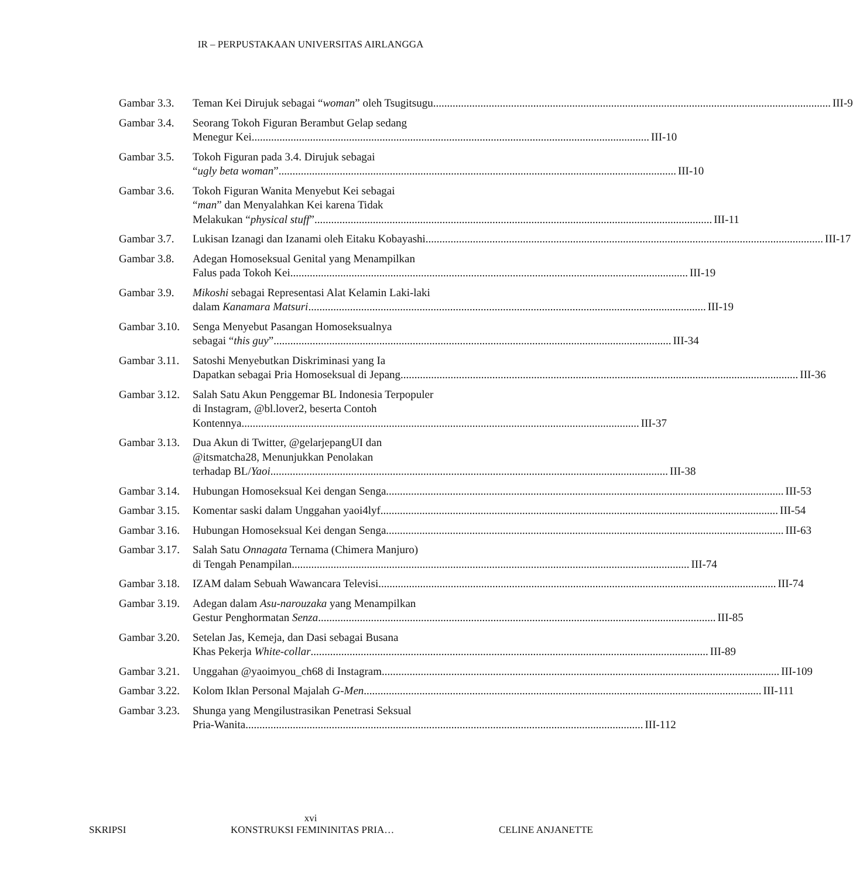IR – PERPUSTAKAAN UNIVERSITAS AIRLANGGA
Gambar 3.3. Teman Kei Dirujuk sebagai “woman” oleh Tsugitsugu III-9
Gambar 3.4. Seorang Tokoh Figuran Berambut Gelap sedang
Menegur Kei III-10
Gambar 3.5. Tokoh Figuran pada 3.4. Dirujuk sebagai
“ugly beta woman” III-10
Gambar 3.6. Tokoh Figuran Wanita Menyebut Kei sebagai
“man” dan Menyalahkan Kei karena Tidak
Melakukan “physical stuff” III-11
Gambar 3.7. Lukisan Izanagi dan Izanami oleh Eitaku Kobayashi III-17
Gambar 3.8. Adegan Homoseksual Genital yang Menampilkan
Falus pada Tokoh Kei III-19
Gambar 3.9. Mikoshi sebagai Representasi Alat Kelamin Laki-laki
dalam Kanamara Matsuri III-19
Gambar 3.10.
Senga Menyebut Pasangan Homoseksualnya
sebagai “this guy” III-34
Gambar 3.11.
Satoshi Menyebutkan Diskriminasi yang Ia
Dapatkan sebagai Pria Homoseksual di Jepang III-36
Gambar 3.12.
Salah Satu Akun Penggemar BL Indonesia Terpopuler
di Instagram, @bl.lover2, beserta Contoh
Kontennya III-37
Gambar 3.13.
Dua Akun di Twitter, @gelarjepangUI dan
@itsmatcha28, Menunjukkan Penolakan
terhadap BL/Yaoi III-38
Gambar 3.14.
Hubungan Homoseksual Kei dengan Senga III-53
Gambar 3.15.
Komentar saski dalam Unggahan yaoi4lyf III-54
Gambar 3.16.
Hubungan Homoseksual Kei dengan Senga III-63
Gambar 3.17.
Salah Satu Onnagata Ternama (Chimera Manjuro)
di Tengah Penampilan III-74
Gambar 3.18.
IZAM dalam Sebuah Wawancara Televisi III-74
Gambar 3.19.
Adegan dalam Asu-narouzaka yang Menampilkan
Gestur Penghormatan Senza III-85
Gambar 3.20.
Setelan Jas, Kemeja, dan Dasi sebagai Busana
Khas Pekerja White-collar III-89
Gambar 3.21.
Unggahan @yaoimyou_ch68 di Instagram III-109
Gambar 3.22.
Kolom Iklan Personal Majalah G-Men III-111
Gambar 3.23.
Shunga yang Mengilustrasikan Penetrasi Seksual
Pria-Wanita III-112
xvi
SKRIPSI KONSTRUKSI FEMININITAS PRIA… CELINE ANJANETTE